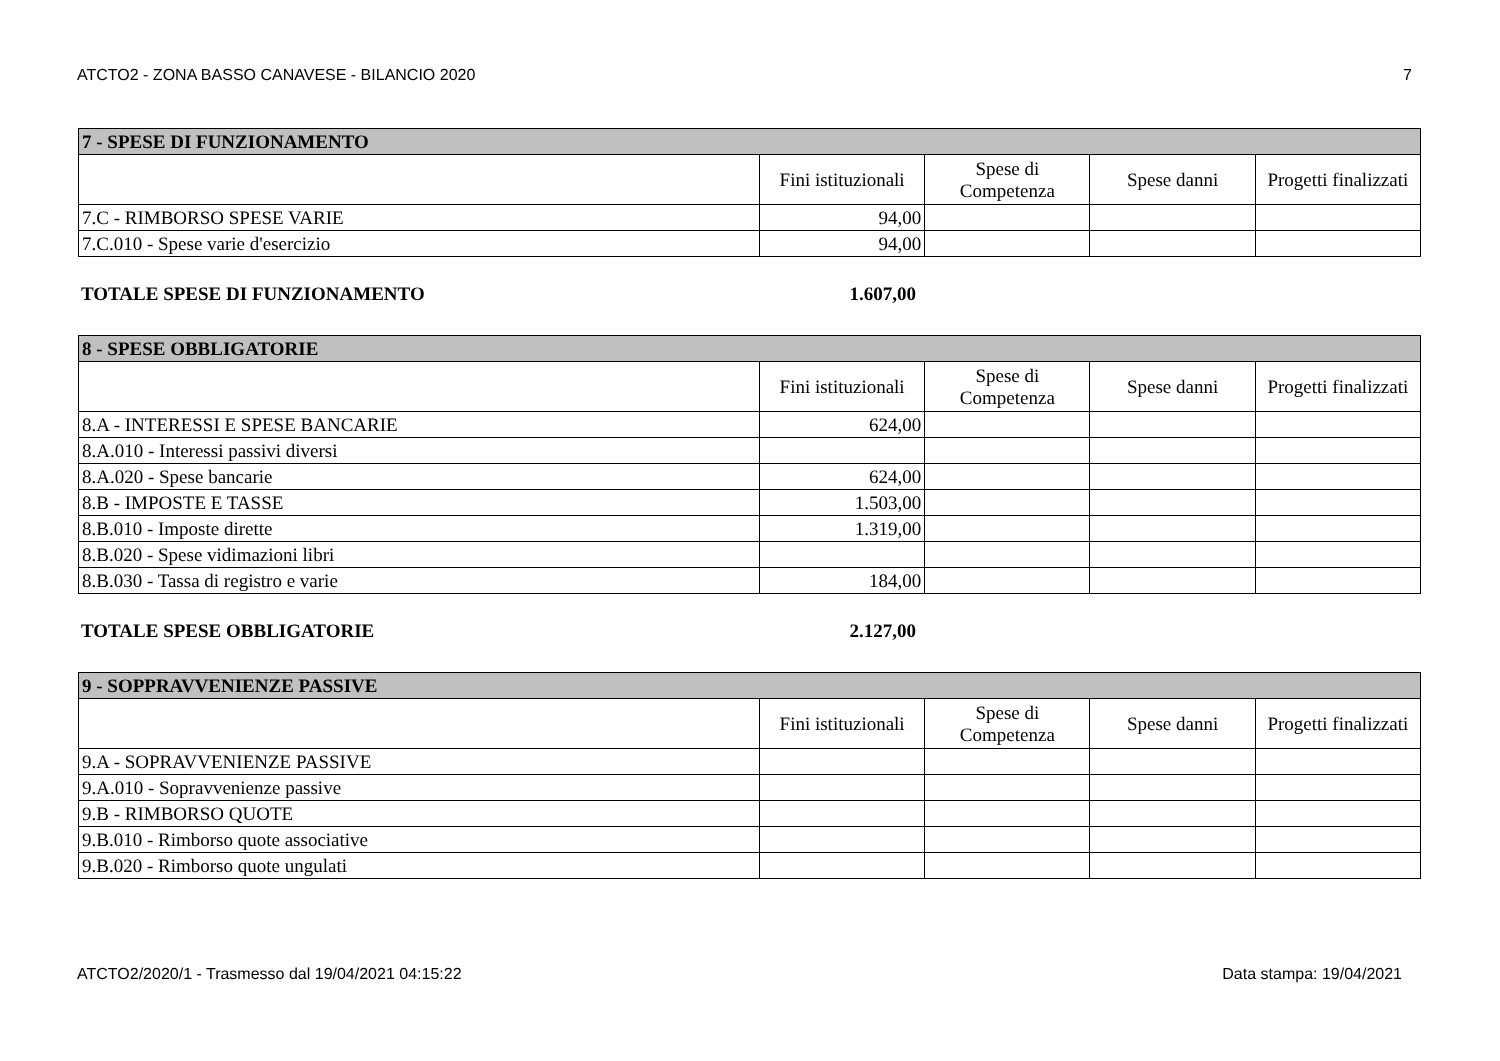ATCTO2 - ZONA BASSO CANAVESE - BILANCIO 2020 7
| 7 - SPESE DI FUNZIONAMENTO | | | | |
| --- | --- | --- | --- | --- |
| | Fini istituzionali | Spese di Competenza | Spese danni | Progetti finalizzati |
| 7.C - RIMBORSO SPESE VARIE | 94,00 | | | |
| 7.C.010 - Spese varie d'esercizio | 94,00 | | | |
TOTALE SPESE DI FUNZIONAMENTO 1.607,00
| 8 - SPESE OBBLIGATORIE | | | | |
| --- | --- | --- | --- | --- |
| | Fini istituzionali | Spese di Competenza | Spese danni | Progetti finalizzati |
| 8.A - INTERESSI E SPESE BANCARIE | 624,00 | | | |
| 8.A.010 - Interessi passivi diversi | | | | |
| 8.A.020 - Spese bancarie | 624,00 | | | |
| 8.B - IMPOSTE E TASSE | 1.503,00 | | | |
| 8.B.010 - Imposte dirette | 1.319,00 | | | |
| 8.B.020 - Spese vidimazioni libri | | | | |
| 8.B.030 - Tassa di registro e varie | 184,00 | | | |
TOTALE SPESE OBBLIGATORIE 2.127,00
| 9 - SOPPRAVVENIENZE PASSIVE | | | | |
| --- | --- | --- | --- | --- |
| | Fini istituzionali | Spese di Competenza | Spese danni | Progetti finalizzati |
| 9.A - SOPRAVVENIENZE PASSIVE | | | | |
| 9.A.010 - Sopravvenienze passive | | | | |
| 9.B - RIMBORSO QUOTE | | | | |
| 9.B.010 - Rimborso quote associative | | | | |
| 9.B.020 - Rimborso quote ungulati | | | | |
ATCTO2/2020/1 - Trasmesso dal 19/04/2021 04:15:22 Data stampa: 19/04/2021